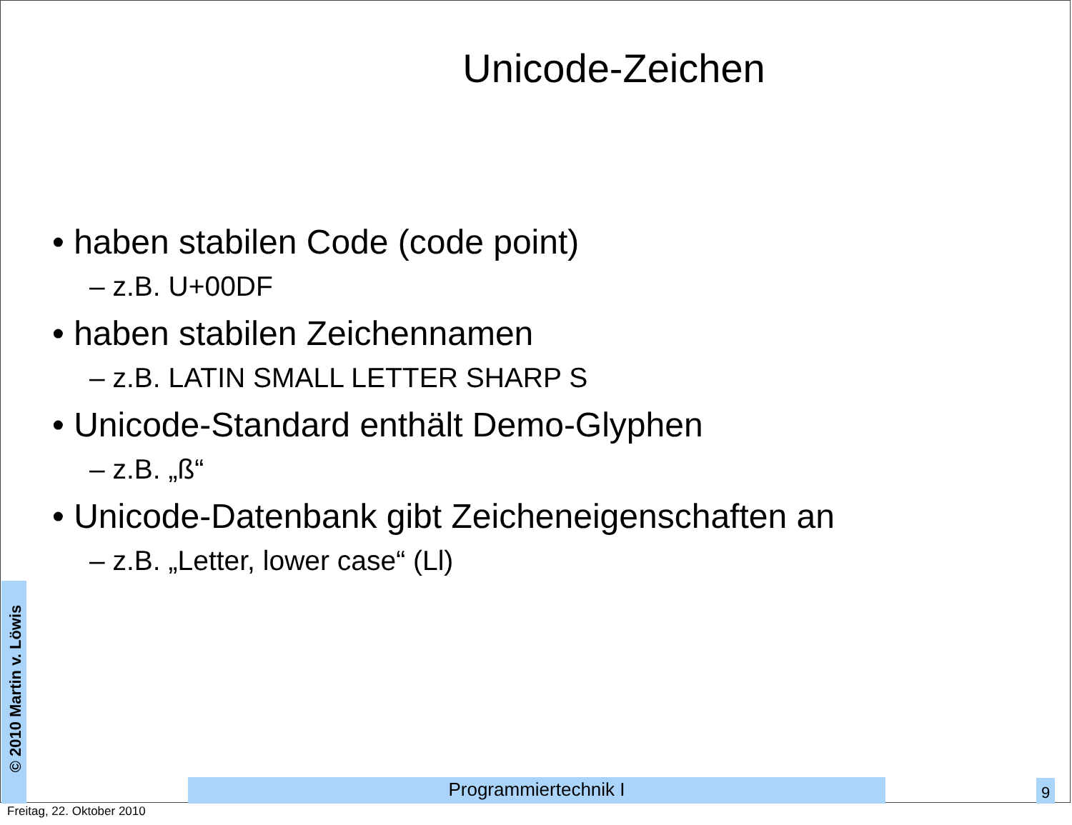Unicode-Zeichen
• haben stabilen Code (code point)
– z.B. U+00DF
• haben stabilen Zeichennamen
– z.B. LATIN SMALL LETTER SHARP S
• Unicode-Standard enthält Demo-Glyphen
– z.B. „ß“
• Unicode-Datenbank gibt Zeicheneigenschaften an
– z.B. „Letter, lower case“ (Ll)
© 2010 Martin v. Löwis
Programmiertechnik I 9
Freitag, 22. Oktober 2010